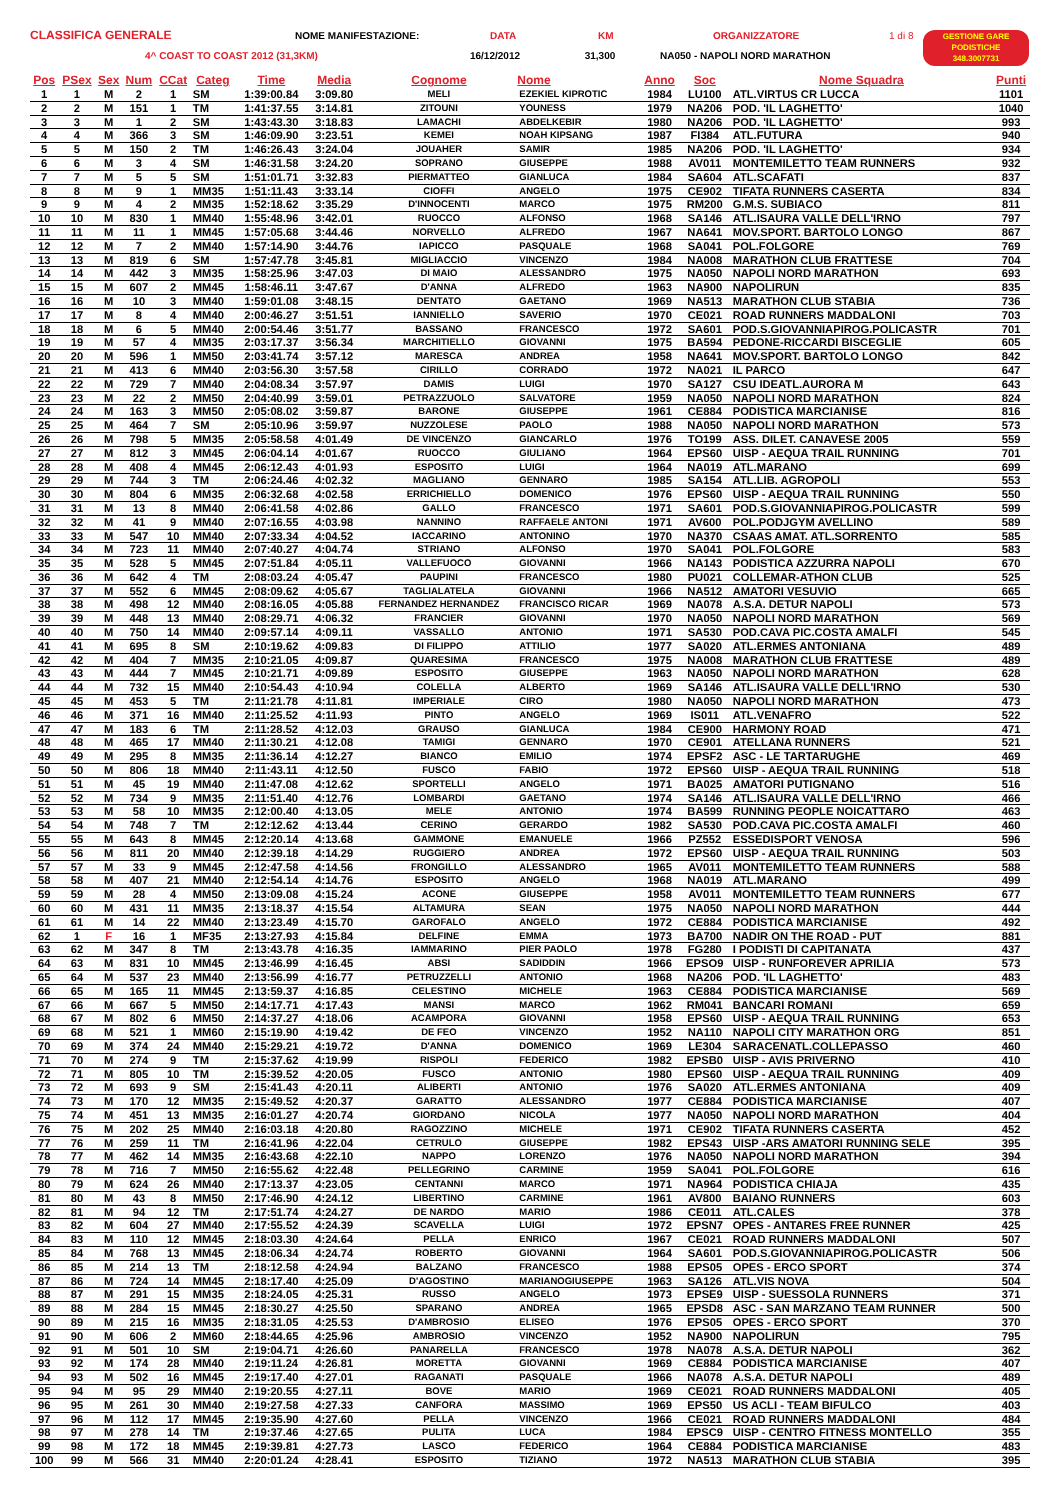CLASSIFICA GENERALE NOME MANIFESTAZIONE: DATA KM ORGANIZZATORE 1 di 8
4^ COAST TO COAST 2012 (31,3KM) 16/12/2012 31,300 NA050 - NAPOLI NORD MARATHON
GESTIONE GARE PODISTICHE
348.3007731
| Pos | PSex | Sex | Num | CCat | Categ | Time | Media | Cognome | Nome | Anno | Soc | Nome Squadra | Punti |
| --- | --- | --- | --- | --- | --- | --- | --- | --- | --- | --- | --- | --- | --- |
| 1 | 1 | M | 2 | 1 | SM | 1:39:00.84 | 3:09.80 | MELI | EZEKIEL KIPROTIC | 1984 | LU100 | ATL.VIRTUS CR LUCCA | 1101 |
| 2 | 2 | M | 151 | 1 | TM | 1:41:37.55 | 3:14.81 | ZITOUNI | YOUNESS | 1979 | NA206 | POD. 'IL LAGHETTO' | 1040 |
| 3 | 3 | M | 1 | 2 | SM | 1:43:43.30 | 3:18.83 | LAMACHI | ABDELKEBIR | 1980 | NA206 | POD. 'IL LAGHETTO' | 993 |
| 4 | 4 | M | 366 | 3 | SM | 1:46:09.90 | 3:23.51 | KEMEI | NOAH KIPSANG | 1987 | FI384 | ATL.FUTURA | 940 |
| 5 | 5 | M | 150 | 2 | TM | 1:46:26.43 | 3:24.04 | JOUAHER | SAMIR | 1985 | NA206 | POD. 'IL LAGHETTO' | 934 |
| 6 | 6 | M | 3 | 4 | SM | 1:46:31.58 | 3:24.20 | SOPRANO | GIUSEPPE | 1988 | AV011 | MONTEMILETTO TEAM RUNNERS | 932 |
| 7 | 7 | M | 5 | 5 | SM | 1:51:01.71 | 3:32.83 | PIERMATTEO | GIANLUCA | 1984 | SA604 | ATL.SCAFATI | 837 |
| 8 | 8 | M | 9 | 1 | MM35 | 1:51:11.43 | 3:33.14 | CIOFFI | ANGELO | 1975 | CE902 | TIFATA RUNNERS CASERTA | 834 |
| 9 | 9 | M | 4 | 2 | MM35 | 1:52:18.62 | 3:35.29 | D'INNOCENTI | MARCO | 1975 | RM200 | G.M.S. SUBIACO | 811 |
| 10 | 10 | M | 830 | 1 | MM40 | 1:55:48.96 | 3:42.01 | RUOCCO | ALFONSO | 1968 | SA146 | ATL.ISAURA VALLE DELL'IRNO | 797 |
| 11 | 11 | M | 11 | 1 | MM45 | 1:57:05.68 | 3:44.46 | NORVELLO | ALFREDO | 1967 | NA641 | MOV.SPORT. BARTOLO LONGO | 867 |
| 12 | 12 | M | 7 | 2 | MM40 | 1:57:14.90 | 3:44.76 | IAPICCO | PASQUALE | 1968 | SA041 | POL.FOLGORE | 769 |
| 13 | 13 | M | 819 | 6 | SM | 1:57:47.78 | 3:45.81 | MIGLIACCIO | VINCENZO | 1984 | NA008 | MARATHON CLUB FRATTESE | 704 |
| 14 | 14 | M | 442 | 3 | MM35 | 1:58:25.96 | 3:47.03 | DI MAIO | ALESSANDRO | 1975 | NA050 | NAPOLI NORD MARATHON | 693 |
| 15 | 15 | M | 607 | 2 | MM45 | 1:58:46.11 | 3:47.67 | D'ANNA | ALFREDO | 1963 | NA900 | NAPOLIRUN | 835 |
| 16 | 16 | M | 10 | 3 | MM40 | 1:59:01.08 | 3:48.15 | DENTATO | GAETANO | 1969 | NA513 | MARATHON CLUB STABIA | 736 |
| 17 | 17 | M | 8 | 4 | MM40 | 2:00:46.27 | 3:51.51 | IANNIELLO | SAVERIO | 1970 | CE021 | ROAD RUNNERS MADDALONI | 703 |
| 18 | 18 | M | 6 | 5 | MM40 | 2:00:54.46 | 3:51.77 | BASSANO | FRANCESCO | 1972 | SA601 | POD.S.GIOVANNIAPIROG.POLICASTR | 701 |
| 19 | 19 | M | 57 | 4 | MM35 | 2:03:17.37 | 3:56.34 | MARCHITIELLO | GIOVANNI | 1975 | BA594 | PEDONE-RICCARDI BISCEGLIE | 605 |
| 20 | 20 | M | 596 | 1 | MM50 | 2:03:41.74 | 3:57.12 | MARESCA | ANDREA | 1958 | NA641 | MOV.SPORT. BARTOLO LONGO | 842 |
| 21 | 21 | M | 413 | 6 | MM40 | 2:03:56.30 | 3:57.58 | CIRILLO | CORRADO | 1972 | NA021 | IL PARCO | 647 |
| 22 | 22 | M | 729 | 7 | MM40 | 2:04:08.34 | 3:57.97 | DAMIS | LUIGI | 1970 | SA127 | CSU IDEATL.AURORA M | 643 |
| 23 | 23 | M | 22 | 2 | MM50 | 2:04:40.99 | 3:59.01 | PETRAZZUOLO | SALVATORE | 1959 | NA050 | NAPOLI NORD MARATHON | 824 |
| 24 | 24 | M | 163 | 3 | MM50 | 2:05:08.02 | 3:59.87 | BARONE | GIUSEPPE | 1961 | CE884 | PODISTICA MARCIANISE | 816 |
| 25 | 25 | M | 464 | 7 | SM | 2:05:10.96 | 3:59.97 | NUZZOLESE | PAOLO | 1988 | NA050 | NAPOLI NORD MARATHON | 573 |
| 26 | 26 | M | 798 | 5 | MM35 | 2:05:58.58 | 4:01.49 | DE VINCENZO | GIANCARLO | 1976 | TO199 | ASS. DILET. CANAVESE 2005 | 559 |
| 27 | 27 | M | 812 | 3 | MM45 | 2:06:04.14 | 4:01.67 | RUOCCO | GIULIANO | 1964 | EPS60 | UISP - AEQUA TRAIL RUNNING | 701 |
| 28 | 28 | M | 408 | 4 | MM45 | 2:06:12.43 | 4:01.93 | ESPOSITO | LUIGI | 1964 | NA019 | ATL.MARANO | 699 |
| 29 | 29 | M | 744 | 3 | TM | 2:06:24.46 | 4:02.32 | MAGLIANO | GENNARO | 1985 | SA154 | ATL.LIB. AGROPOLI | 553 |
| 30 | 30 | M | 804 | 6 | MM35 | 2:06:32.68 | 4:02.58 | ERRICHIELLO | DOMENICO | 1976 | EPS60 | UISP - AEQUA TRAIL RUNNING | 550 |
| 31 | 31 | M | 13 | 8 | MM40 | 2:06:41.58 | 4:02.86 | GALLO | FRANCESCO | 1971 | SA601 | POD.S.GIOVANNIAPIROG.POLICASTR | 599 |
| 32 | 32 | M | 41 | 9 | MM40 | 2:07:16.55 | 4:03.98 | NANNINO | RAFFAELE ANTONI | 1971 | AV600 | POL.PODJGYM AVELLINO | 589 |
| 33 | 33 | M | 547 | 10 | MM40 | 2:07:33.34 | 4:04.52 | IACCARINO | ANTONINO | 1970 | NA370 | CSAAS AMAT. ATL.SORRENTO | 585 |
| 34 | 34 | M | 723 | 11 | MM40 | 2:07:40.27 | 4:04.74 | STRIANO | ALFONSO | 1970 | SA041 | POL.FOLGORE | 583 |
| 35 | 35 | M | 528 | 5 | MM45 | 2:07:51.84 | 4:05.11 | VALLEFUOCO | GIOVANNI | 1966 | NA143 | PODISTICA AZZURRA NAPOLI | 670 |
| 36 | 36 | M | 642 | 4 | TM | 2:08:03.24 | 4:05.47 | PAUPINI | FRANCESCO | 1980 | PU021 | COLLEMAR-ATHON CLUB | 525 |
| 37 | 37 | M | 552 | 6 | MM45 | 2:08:09.62 | 4:05.67 | TAGLIALATELA | GIOVANNI | 1966 | NA512 | AMATORI VESUVIO | 665 |
| 38 | 38 | M | 498 | 12 | MM40 | 2:08:16.05 | 4:05.88 | FERNANDEZ HERNANDEZ | FRANCISCO RICAR | 1969 | NA078 | A.S.A. DETUR NAPOLI | 573 |
| 39 | 39 | M | 448 | 13 | MM40 | 2:08:29.71 | 4:06.32 | FRANCIER | GIOVANNI | 1970 | NA050 | NAPOLI NORD MARATHON | 569 |
| 40 | 40 | M | 750 | 14 | MM40 | 2:09:57.14 | 4:09.11 | VASSALLO | ANTONIO | 1971 | SA530 | POD.CAVA PIC.COSTA AMALFI | 545 |
| 41 | 41 | M | 695 | 8 | SM | 2:10:19.62 | 4:09.83 | DI FILIPPO | ATTILIO | 1977 | SA020 | ATL.ERMES ANTONIANA | 489 |
| 42 | 42 | M | 404 | 7 | MM35 | 2:10:21.05 | 4:09.87 | QUARESIMA | FRANCESCO | 1975 | NA008 | MARATHON CLUB FRATTESE | 489 |
| 43 | 43 | M | 444 | 7 | MM45 | 2:10:21.71 | 4:09.89 | ESPOSITO | GIUSEPPE | 1963 | NA050 | NAPOLI NORD MARATHON | 628 |
| 44 | 44 | M | 732 | 15 | MM40 | 2:10:54.43 | 4:10.94 | COLELLA | ALBERTO | 1969 | SA146 | ATL.ISAURA VALLE DELL'IRNO | 530 |
| 45 | 45 | M | 453 | 5 | TM | 2:11:21.78 | 4:11.81 | IMPERIALE | CIRO | 1980 | NA050 | NAPOLI NORD MARATHON | 473 |
| 46 | 46 | M | 371 | 16 | MM40 | 2:11:25.52 | 4:11.93 | PINTO | ANGELO | 1969 | IS011 | ATL.VENAFRO | 522 |
| 47 | 47 | M | 183 | 6 | TM | 2:11:28.52 | 4:12.03 | GRAUSO | GIANLUCA | 1984 | CE900 | HARMONY ROAD | 471 |
| 48 | 48 | M | 465 | 17 | MM40 | 2:11:30.21 | 4:12.08 | TAMIGI | GENNARO | 1970 | CE901 | ATELLANA RUNNERS | 521 |
| 49 | 49 | M | 295 | 8 | MM35 | 2:11:36.14 | 4:12.27 | BIANCO | EMILIO | 1974 | EPSF2 | ASC - LE TARTARUGHE | 469 |
| 50 | 50 | M | 806 | 18 | MM40 | 2:11:43.11 | 4:12.50 | FUSCO | FABIO | 1972 | EPS60 | UISP - AEQUA TRAIL RUNNING | 518 |
| 51 | 51 | M | 45 | 19 | MM40 | 2:11:47.08 | 4:12.62 | SPORTELLI | ANGELO | 1971 | BA025 | AMATORI PUTIGNANO | 516 |
| 52 | 52 | M | 734 | 9 | MM35 | 2:11:51.40 | 4:12.76 | LOMBARDI | GAETANO | 1974 | SA146 | ATL.ISAURA VALLE DELL'IRNO | 466 |
| 53 | 53 | M | 58 | 10 | MM35 | 2:12:00.40 | 4:13.05 | MELE | ANTONIO | 1974 | BA599 | RUNNING PEOPLE NOICATTARO | 463 |
| 54 | 54 | M | 748 | 7 | TM | 2:12:12.62 | 4:13.44 | CERINO | GERARDO | 1982 | SA530 | POD.CAVA PIC.COSTA AMALFI | 460 |
| 55 | 55 | M | 643 | 8 | MM45 | 2:12:20.14 | 4:13.68 | GAMMONE | EMANUELE | 1966 | PZ552 | ESSEDISPORT VENOSA | 596 |
| 56 | 56 | M | 811 | 20 | MM40 | 2:12:39.18 | 4:14.29 | RUGGIERO | ANDREA | 1972 | EPS60 | UISP - AEQUA TRAIL RUNNING | 503 |
| 57 | 57 | M | 33 | 9 | MM45 | 2:12:47.58 | 4:14.56 | FRONGILLO | ALESSANDRO | 1965 | AV011 | MONTEMILETTO TEAM RUNNERS | 588 |
| 58 | 58 | M | 407 | 21 | MM40 | 2:12:54.14 | 4:14.76 | ESPOSITO | ANGELO | 1968 | NA019 | ATL.MARANO | 499 |
| 59 | 59 | M | 28 | 4 | MM50 | 2:13:09.08 | 4:15.24 | ACONE | GIUSEPPE | 1958 | AV011 | MONTEMILETTO TEAM RUNNERS | 677 |
| 60 | 60 | M | 431 | 11 | MM35 | 2:13:18.37 | 4:15.54 | ALTAMURA | SEAN | 1975 | NA050 | NAPOLI NORD MARATHON | 444 |
| 61 | 61 | M | 14 | 22 | MM40 | 2:13:23.49 | 4:15.70 | GAROFALO | ANGELO | 1972 | CE884 | PODISTICA MARCIANISE | 492 |
| 62 | 1 | F | 16 | 1 | MF35 | 2:13:27.93 | 4:15.84 | DELFINE | EMMA | 1973 | BA700 | NADIR ON THE ROAD - PUT | 881 |
| 63 | 62 | M | 347 | 8 | TM | 2:13:43.78 | 4:16.35 | IAMMARINO | PIER PAOLO | 1978 | FG280 | I PODISTI DI CAPITANATA | 437 |
| 64 | 63 | M | 831 | 10 | MM45 | 2:13:46.99 | 4:16.45 | ABSI | SADIDDIN | 1966 | EPSO9 | UISP - RUNFOREVER APRILIA | 573 |
| 65 | 64 | M | 537 | 23 | MM40 | 2:13:56.99 | 4:16.77 | PETRUZZELLI | ANTONIO | 1968 | NA206 | POD. 'IL LAGHETTO' | 483 |
| 66 | 65 | M | 165 | 11 | MM45 | 2:13:59.37 | 4:16.85 | CELESTINO | MICHELE | 1963 | CE884 | PODISTICA MARCIANISE | 569 |
| 67 | 66 | M | 667 | 5 | MM50 | 2:14:17.71 | 4:17.43 | MANSI | MARCO | 1962 | RM041 | BANCARI ROMANI | 659 |
| 68 | 67 | M | 802 | 6 | MM50 | 2:14:37.27 | 4:18.06 | ACAMPORA | GIOVANNI | 1958 | EPS60 | UISP - AEQUA TRAIL RUNNING | 653 |
| 69 | 68 | M | 521 | 1 | MM60 | 2:15:19.90 | 4:19.42 | DE FEO | VINCENZO | 1952 | NA110 | NAPOLI CITY MARATHON ORG | 851 |
| 70 | 69 | M | 374 | 24 | MM40 | 2:15:29.21 | 4:19.72 | D'ANNA | DOMENICO | 1969 | LE304 | SARACENATL.COLLEPASSO | 460 |
| 71 | 70 | M | 274 | 9 | TM | 2:15:37.62 | 4:19.99 | RISPOLI | FEDERICO | 1982 | EPSB0 | UISP - AVIS PRIVERNO | 410 |
| 72 | 71 | M | 805 | 10 | TM | 2:15:39.52 | 4:20.05 | FUSCO | ANTONIO | 1980 | EPS60 | UISP - AEQUA TRAIL RUNNING | 409 |
| 73 | 72 | M | 693 | 9 | SM | 2:15:41.43 | 4:20.11 | ALIBERTI | ANTONIO | 1976 | SA020 | ATL.ERMES ANTONIANA | 409 |
| 74 | 73 | M | 170 | 12 | MM35 | 2:15:49.52 | 4:20.37 | GARATTO | ALESSANDRO | 1977 | CE884 | PODISTICA MARCIANISE | 407 |
| 75 | 74 | M | 451 | 13 | MM35 | 2:16:01.27 | 4:20.74 | GIORDANO | NICOLA | 1977 | NA050 | NAPOLI NORD MARATHON | 404 |
| 76 | 75 | M | 202 | 25 | MM40 | 2:16:03.18 | 4:20.80 | RAGOZZINO | MICHELE | 1971 | CE902 | TIFATA RUNNERS CASERTA | 452 |
| 77 | 76 | M | 259 | 11 | TM | 2:16:41.96 | 4:22.04 | CETRULO | GIUSEPPE | 1982 | EPS43 | UISP -ARS AMATORI RUNNING SELE | 395 |
| 78 | 77 | M | 462 | 14 | MM35 | 2:16:43.68 | 4:22.10 | NAPPO | LORENZO | 1976 | NA050 | NAPOLI NORD MARATHON | 394 |
| 79 | 78 | M | 716 | 7 | MM50 | 2:16:55.62 | 4:22.48 | PELLEGRINO | CARMINE | 1959 | SA041 | POL.FOLGORE | 616 |
| 80 | 79 | M | 624 | 26 | MM40 | 2:17:13.37 | 4:23.05 | CENTANNI | MARCO | 1971 | NA964 | PODISTICA CHIAJA | 435 |
| 81 | 80 | M | 43 | 8 | MM50 | 2:17:46.90 | 4:24.12 | LIBERTINO | CARMINE | 1961 | AV800 | BAIANO RUNNERS | 603 |
| 82 | 81 | M | 94 | 12 | TM | 2:17:51.74 | 4:24.27 | DE NARDO | MARIO | 1986 | CE011 | ATL.CALES | 378 |
| 83 | 82 | M | 604 | 27 | MM40 | 2:17:55.52 | 4:24.39 | SCAVELLA | LUIGI | 1972 | EPSN7 | OPES - ANTARES FREE RUNNER | 425 |
| 84 | 83 | M | 110 | 12 | MM45 | 2:18:03.30 | 4:24.64 | PELLA | ENRICO | 1967 | CE021 | ROAD RUNNERS MADDALONI | 507 |
| 85 | 84 | M | 768 | 13 | MM45 | 2:18:06.34 | 4:24.74 | ROBERTO | GIOVANNI | 1964 | SA601 | POD.S.GIOVANNIAPIROG.POLICASTR | 506 |
| 86 | 85 | M | 214 | 13 | TM | 2:18:12.58 | 4:24.94 | BALZANO | FRANCESCO | 1988 | EPS05 | OPES - ERCO SPORT | 374 |
| 87 | 86 | M | 724 | 14 | MM45 | 2:18:17.40 | 4:25.09 | D'AGOSTINO | MARIANOGIUSEPPE | 1963 | SA126 | ATL.VIS NOVA | 504 |
| 88 | 87 | M | 291 | 15 | MM35 | 2:18:24.05 | 4:25.31 | RUSSO | ANGELO | 1973 | EPSE9 | UISP - SUESSOLA RUNNERS | 371 |
| 89 | 88 | M | 284 | 15 | MM45 | 2:18:30.27 | 4:25.50 | SPARANO | ANDREA | 1965 | EPSD8 | ASC - SAN MARZANO TEAM RUNNER | 500 |
| 90 | 89 | M | 215 | 16 | MM35 | 2:18:31.05 | 4:25.53 | D'AMBROSIO | ELISEO | 1976 | EPS05 | OPES - ERCO SPORT | 370 |
| 91 | 90 | M | 606 | 2 | MM60 | 2:18:44.65 | 4:25.96 | AMBROSIO | VINCENZO | 1952 | NA900 | NAPOLIRUN | 795 |
| 92 | 91 | M | 501 | 10 | SM | 2:19:04.71 | 4:26.60 | PANARELLA | FRANCESCO | 1978 | NA078 | A.S.A. DETUR NAPOLI | 362 |
| 93 | 92 | M | 174 | 28 | MM40 | 2:19:11.24 | 4:26.81 | MORETTA | GIOVANNI | 1969 | CE884 | PODISTICA MARCIANISE | 407 |
| 94 | 93 | M | 502 | 16 | MM45 | 2:19:17.40 | 4:27.01 | RAGANATI | PASQUALE | 1966 | NA078 | A.S.A. DETUR NAPOLI | 489 |
| 95 | 94 | M | 95 | 29 | MM40 | 2:19:20.55 | 4:27.11 | BOVE | MARIO | 1969 | CE021 | ROAD RUNNERS MADDALONI | 405 |
| 96 | 95 | M | 261 | 30 | MM40 | 2:19:27.58 | 4:27.33 | CANFORA | MASSIMO | 1969 | EPS50 | US ACLI - TEAM BIFULCO | 403 |
| 97 | 96 | M | 112 | 17 | MM45 | 2:19:35.90 | 4:27.60 | PELLA | VINCENZO | 1966 | CE021 | ROAD RUNNERS MADDALONI | 484 |
| 98 | 97 | M | 278 | 14 | TM | 2:19:37.46 | 4:27.65 | PULITA | LUCA | 1984 | EPSC9 | UISP - CENTRO FITNESS MONTELLO | 355 |
| 99 | 98 | M | 172 | 18 | MM45 | 2:19:39.81 | 4:27.73 | LASCO | FEDERICO | 1964 | CE884 | PODISTICA MARCIANISE | 483 |
| 100 | 99 | M | 566 | 31 | MM40 | 2:20:01.24 | 4:28.41 | ESPOSITO | TIZIANO | 1972 | NA513 | MARATHON CLUB STABIA | 395 |